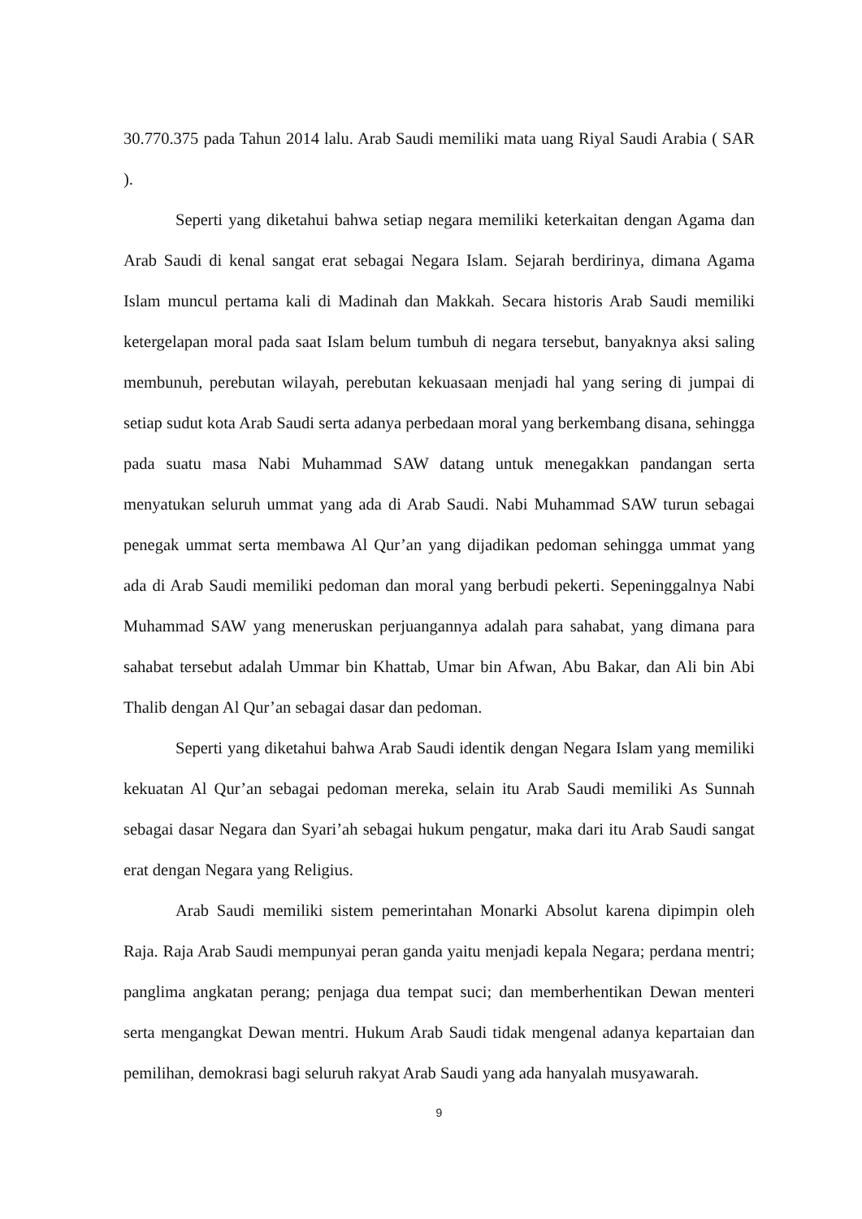30.770.375 pada Tahun 2014 lalu. Arab Saudi memiliki mata uang Riyal Saudi Arabia ( SAR ).
Seperti yang diketahui bahwa setiap negara memiliki keterkaitan dengan Agama dan Arab Saudi di kenal sangat erat sebagai Negara Islam. Sejarah berdirinya, dimana Agama Islam muncul pertama kali di Madinah dan Makkah. Secara historis Arab Saudi memiliki ketergelapan moral pada saat Islam belum tumbuh di negara tersebut, banyaknya aksi saling membunuh, perebutan wilayah, perebutan kekuasaan menjadi hal yang sering di jumpai di setiap sudut kota Arab Saudi serta adanya perbedaan moral yang berkembang disana, sehingga pada suatu masa Nabi Muhammad SAW datang untuk menegakkan pandangan serta menyatukan seluruh ummat yang ada di Arab Saudi. Nabi Muhammad SAW turun sebagai penegak ummat serta membawa Al Qur’an yang dijadikan pedoman sehingga ummat yang ada di Arab Saudi memiliki pedoman dan moral yang berbudi pekerti. Sepeninggalnya Nabi Muhammad SAW yang meneruskan perjuangannya adalah para sahabat, yang dimana para sahabat tersebut adalah Ummar bin Khattab, Umar bin Afwan, Abu Bakar, dan Ali bin Abi Thalib dengan Al Qur’an sebagai dasar dan pedoman.
Seperti yang diketahui bahwa Arab Saudi identik dengan Negara Islam yang memiliki kekuatan Al Qur’an sebagai pedoman mereka, selain itu Arab Saudi memiliki As Sunnah sebagai dasar Negara dan Syari’ah sebagai hukum pengatur, maka dari itu Arab Saudi sangat erat dengan Negara yang Religius.
Arab Saudi memiliki sistem pemerintahan Monarki Absolut karena dipimpin oleh Raja. Raja Arab Saudi mempunyai peran ganda yaitu menjadi kepala Negara; perdana mentri; panglima angkatan perang; penjaga dua tempat suci; dan memberhentikan Dewan menteri serta mengangkat Dewan mentri. Hukum Arab Saudi tidak mengenal adanya kepartaian dan pemilihan, demokrasi bagi seluruh rakyat Arab Saudi yang ada hanyalah musyawarah.
9